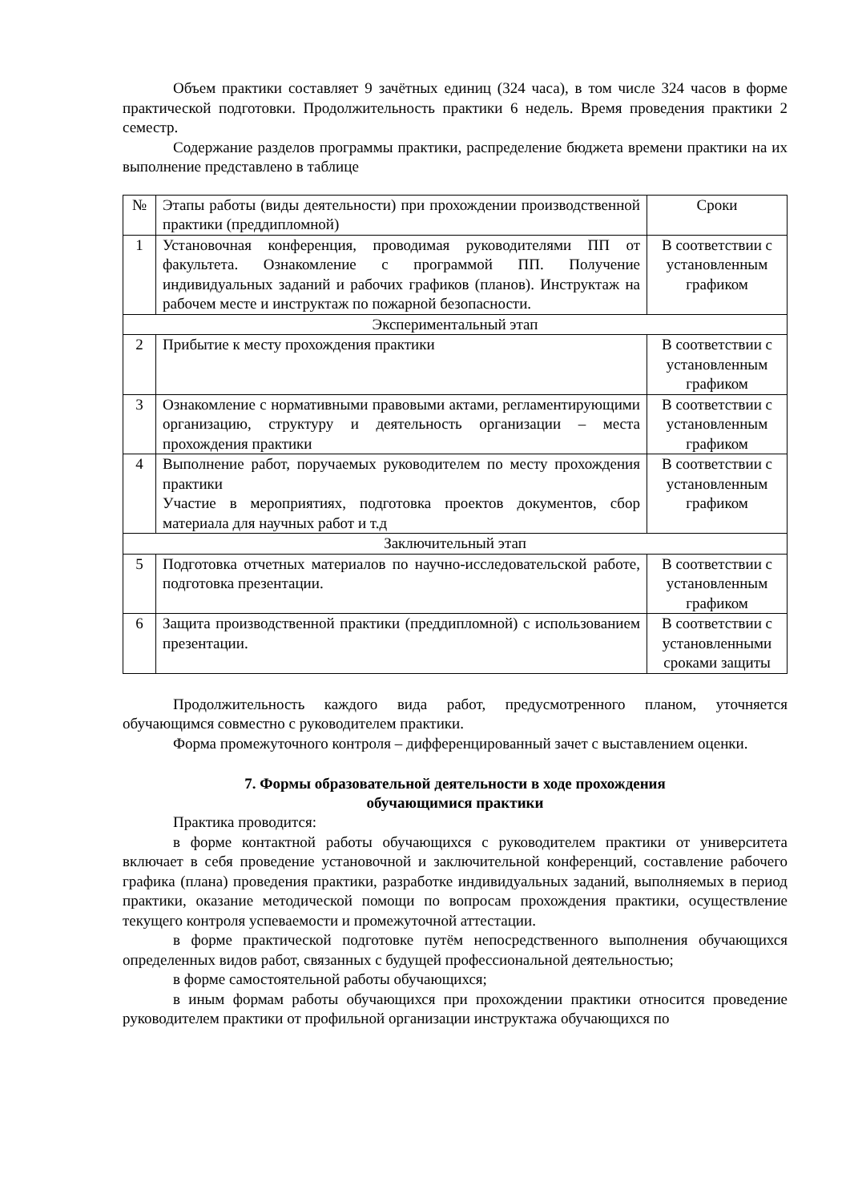Объем практики составляет 9 зачётных единиц (324 часа), в том числе 324 часов в форме практической подготовки. Продолжительность практики 6 недель. Время проведения практики 2 семестр.
Содержание разделов программы практики, распределение бюджета времени практики на их выполнение представлено в таблице
| № | Этапы работы (виды деятельности) при прохождении производственной практики (преддипломной) | Сроки |
| 1 | Установочная конференция, проводимая руководителями ПП от факультета. Ознакомление с программой ПП. Получение индивидуальных заданий и рабочих графиков (планов). Инструктаж на рабочем месте и инструктаж по пожарной безопасности. | В соответствии с установленным графиком |
| Экспериментальный этап | | |
| 2 | Прибытие к месту прохождения практики | В соответствии с установленным графиком |
| 3 | Ознакомление с нормативными правовыми актами, регламентирующими организацию, структуру и деятельность организации – места прохождения практики | В соответствии с установленным графиком |
| 4 | Выполнение работ, поручаемых руководителем по месту прохождения практики Участие в мероприятиях, подготовка проектов документов, сбор материала для научных работ и т.д | В соответствии с установленным графиком |
| Заключительный этап | | |
| 5 | Подготовка отчетных материалов по научно-исследовательской работе, подготовка презентации. | В соответствии с установленным графиком |
| 6 | Защита производственной практики (преддипломной) с использованием презентации. | В соответствии с установленными сроками защиты |
Продолжительность каждого вида работ, предусмотренного планом, уточняется обучающимся совместно с руководителем практики.
Форма промежуточного контроля – дифференцированный зачет с выставлением оценки.
7. Формы образовательной деятельности в ходе прохождения
обучающимися практики
Практика проводится:
в форме контактной работы обучающихся с руководителем практики от университета включает в себя проведение установочной и заключительной конференций, составление рабочего графика (плана) проведения практики, разработке индивидуальных заданий, выполняемых в период практики, оказание методической помощи по вопросам прохождения практики, осуществление текущего контроля успеваемости и промежуточной аттестации.
в форме практической подготовке путём непосредственного выполнения обучающихся определенных видов работ, связанных с будущей профессиональной деятельностью;
в форме самостоятельной работы обучающихся;
в иным формам работы обучающихся при прохождении практики относится проведение руководителем практики от профильной организации инструктажа обучающихся по